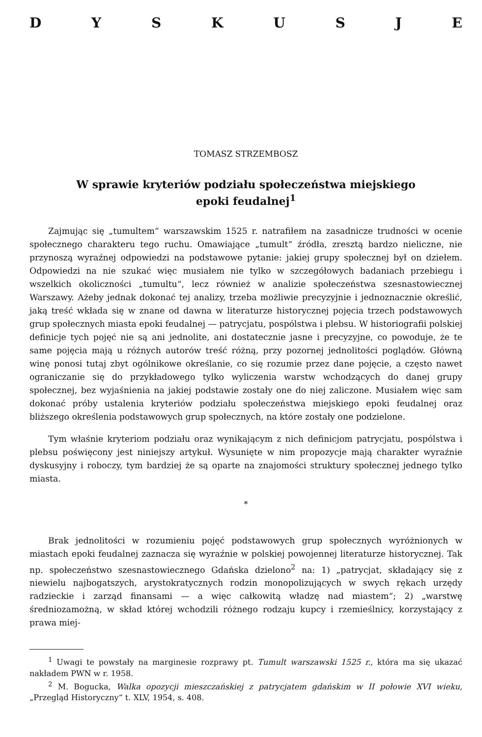DYSKUSJE
TOMASZ STRZEMBOSZ
W sprawie kryteriów podziału społeczeństwa miejskiego
epoki feudalnej<sup>1</sup>
Zajmując się „tumultem“ warszawskim 1525 r. natrafiłem na zasadnicze trudności w ocenie społecznego charakteru tego ruchu. Omawiające „tumult“ źródła, zresztą bardzo nieliczne, nie przynoszą wyraźnej odpowiedzi na podstawowe pytanie: jakiej grupy społecznej był on dziełem. Odpowiedzi na nie szukać więc musiałem nie tylko w szczegółowych badaniach przebiegu i wszelkich okoliczności „tumultu“, lecz również w analizie społeczeństwa szesnastowiecznej Warszawy. Ażeby jednak dokonać tej analizy, trzeba możliwie precyzyjnie i jednoznacznie określić, jaką treść wkłada się w znane od dawna w literaturze historycznej pojęcia trzech podstawowych grup społecznych miasta epoki feudalnej — patrycjatu, pospólstwa i plebsu. W historiografii polskiej definicje tych pojęć nie są ani jednolite, ani dostatecznie jasne i precyzyjne, co powoduje, że te same pojęcia mają u różnych autorów treść różną, przy pozornej jednolitości poglądów. Główną winę ponosi tutaj zbyt ogólnikowe określanie, co się rozumie przez dane pojęcie, a często nawet ograniczanie się do przykładowego tylko wyliczenia warstw wchodzących do danej grupy społecznej, bez wyjaśnienia na jakiej podstawie zostały one do niej zaliczone. Musiałem więc sam dokonać próby ustalenia kryteriów podziału społeczeństwa miejskiego epoki feudalnej oraz bliższego określenia podstawowych grup społecznych, na które zostały one podzielone.
Tym właśnie kryteriom podziału oraz wynikającym z nich definicjom patrycjatu, pospólstwa i plebsu poświęcony jest niniejszy artykuł. Wysunięte w nim propozycje mają charakter wyraźnie dyskusyjny i roboczy, tym bardziej że są oparte na znajomości struktury społecznej jednego tylko miasta.
*
Brak jednolitości w rozumieniu pojęć podstawowych grup społecznych wyróżnionych w miastach epoki feudalnej zaznacza się wyraźnie w polskiej powojennej literaturze historycznej. Tak np. społeczeństwo szesnastowiecznego Gdańska dzielono<sup>2</sup> na: 1) „patrycjat, składający się z niewielu najbogatszych, arystokratycznych rodzin monopolizujących w swych rękach urzędy radzieckie i zarząd finansami — a więc całkowitą władzę nad miastem“; 2) „warstwę średniozamożną, w skład której wchodzili różnego rodzaju kupcy i rzemieślnicy, korzystający z prawa miej-
<sup>1</sup> Uwagi te powstały na marginesie rozprawy pt. Tumult warszawski 1525 r., która ma się ukazać nakładem PWN w r. 1958.
<sup>2</sup> M. Bogucka, Walka opozycji mieszczańskiej z patrycjatem gdańskim w II połowie XVI wieku, „Przegląd Historyczny“ t. XLV, 1954, s. 408.